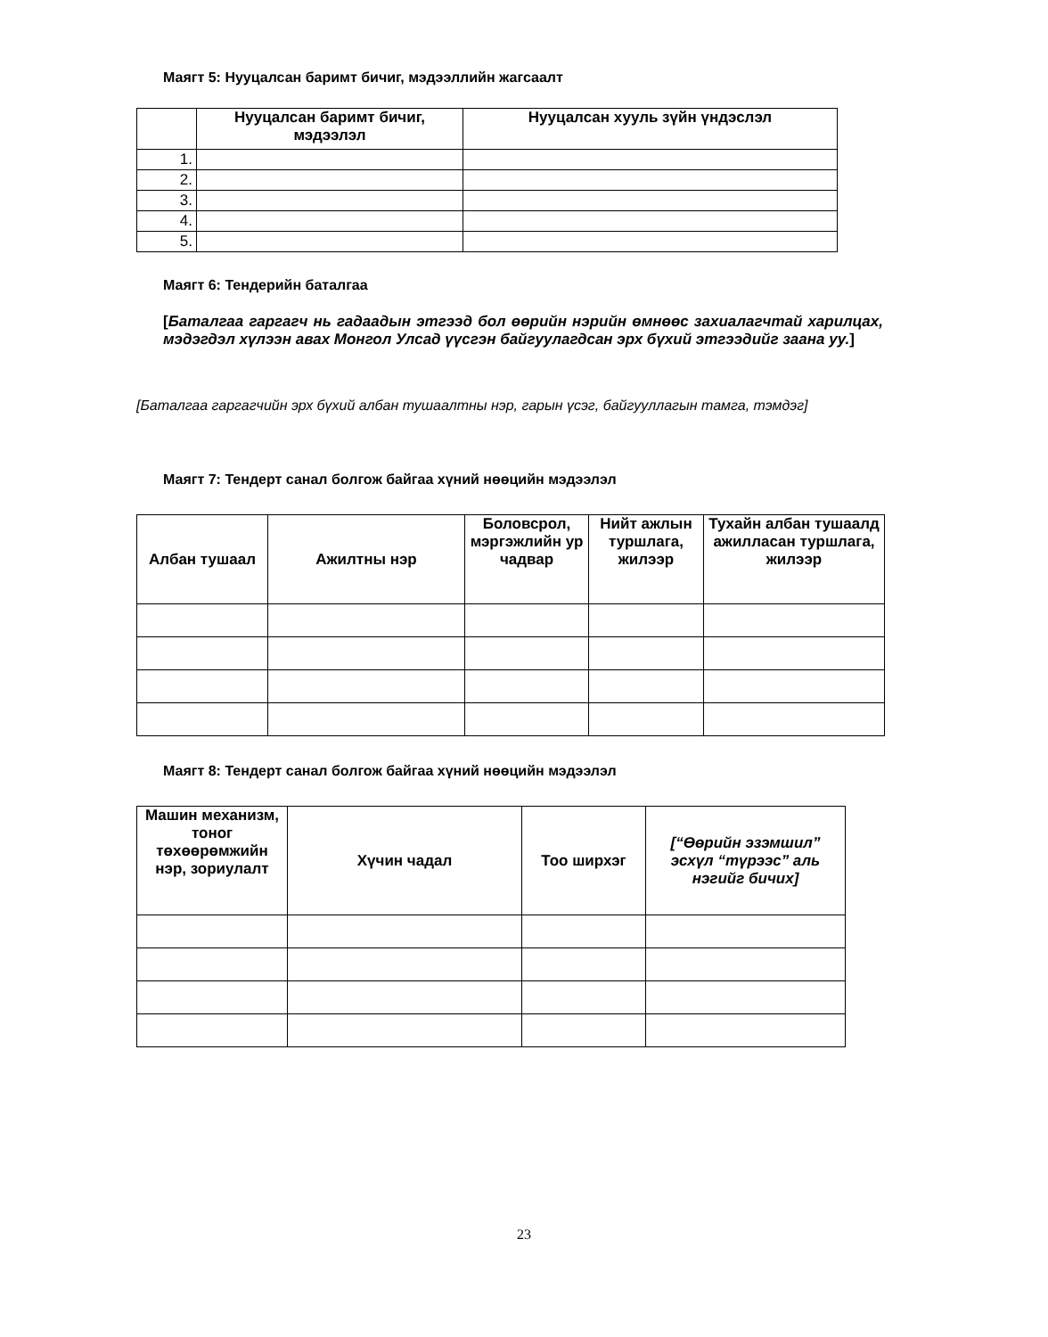Маягт 5: Нууцалсан баримт бичиг, мэдээллийн жагсаалт
| | Нууцалсан баримт бичиг, мэдээлэл | Нууцалсан хууль зүйн үндэслэл |
| --- | --- | --- |
| 1. | | |
| 2. | | |
| 3. | | |
| 4. | | |
| 5. | | |
Маягт 6: Тендерийн баталгаа
[Баталгаа гаргагч нь гадаадын этгээд бол өөрийн нэрийн өмнөөс захиалагчтай харилцах, мэдэгдэл хүлээн авах Монгол Улсад үүсгэн байгуулагдсан эрх бүхий этгээдийг заана уу.]
[Баталгаа гаргагчийн эрх бүхий албан тушаалтны нэр, гарын үсэг, байгууллагын тамга, тэмдэг]
Маягт 7: Тендерт санал болгож байгаа хүний нөөцийн мэдээлэл
| Албан тушаал | Ажилтны нэр | Боловсрол, мэргэжлийн ур чадвар | Нийт ажлын туршлага, жилээр | Тухайн албан тушаалд ажилласан туршлага, жилээр |
| --- | --- | --- | --- | --- |
Маягт 8: Тендерт санал болгож байгаа хүний нөөцийн мэдээлэл
| Машин механизм, тоног төхөөрөмжийн нэр, зориулалт | Хүчин чадал | Тоо ширхэг | [“Өөрийн эзэмшил” эсхүл “түрээс” аль нэгийг бичих] |
| --- | --- | --- | --- |
23